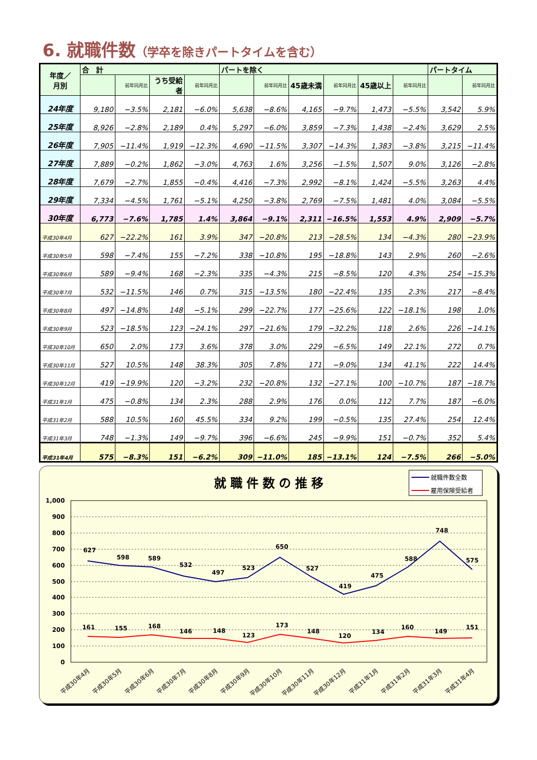6. 就職件数（学卒を除きパートタイムを含む）
| 年度／ 月別 | 合 計 | | | | パートを除く | | | | | | パートタイム | |
| --- | --- | --- | --- | --- | --- | --- | --- | --- | --- | --- | --- | --- |
| | | 前年同月比 | うち受給者 | 前年同月比 | | 前年同月比 | 45歳未満 | 前年同月比 | 45歳以上 | 前年同月比 | | 前年同月比 |
| 24年度 | 9,180 | −3.5% | 2,181 | −6.0% | 5,638 | −8.6% | 4,165 | −9.7% | 1,473 | −5.5% | 3,542 | 5.9% |
| 25年度 | 8,926 | −2.8% | 2,189 | 0.4% | 5,297 | −6.0% | 3,859 | −7.3% | 1,438 | −2.4% | 3,629 | 2.5% |
| 26年度 | 7,905 | −11.4% | 1,919 | −12.3% | 4,690 | −11.5% | 3,307 | −14.3% | 1,383 | −3.8% | 3,215 | −11.4% |
| 27年度 | 7,889 | −0.2% | 1,862 | −3.0% | 4,763 | 1.6% | 3,256 | −1.5% | 1,507 | 9.0% | 3,126 | −2.8% |
| 28年度 | 7,679 | −2.7% | 1,855 | −0.4% | 4,416 | −7.3% | 2,992 | −8.1% | 1,424 | −5.5% | 3,263 | 4.4% |
| 29年度 | 7,334 | −4.5% | 1,761 | −5.1% | 4,250 | −3.8% | 2,769 | −7.5% | 1,481 | 4.0% | 3,084 | −5.5% |
| 30年度 | 6,773 | −7.6% | 1,785 | 1.4% | 3,864 | −9.1% | 2,311 | −16.5% | 1,553 | 4.9% | 2,909 | −5.7% |
| 平成30年4月 | 627 | −22.2% | 161 | 3.9% | 347 | −20.8% | 213 | −28.5% | 134 | −4.3% | 280 | −23.9% |
| 平成30年5月 | 598 | −7.4% | 155 | −7.2% | 338 | −10.8% | 195 | −18.8% | 143 | 2.9% | 260 | −2.6% |
| 平成30年6月 | 589 | −9.4% | 168 | −2.3% | 335 | −4.3% | 215 | −8.5% | 120 | 4.3% | 254 | −15.3% |
| 平成30年7月 | 532 | −11.5% | 146 | 0.7% | 315 | −13.5% | 180 | −22.4% | 135 | 2.3% | 217 | −8.4% |
| 平成30年8月 | 497 | −14.8% | 148 | −5.1% | 299 | −22.7% | 177 | −25.6% | 122 | −18.1% | 198 | 1.0% |
| 平成30年9月 | 523 | −18.5% | 123 | −24.1% | 297 | −21.6% | 179 | −32.2% | 118 | 2.6% | 226 | −14.1% |
| 平成30年10月 | 650 | 2.0% | 173 | 3.6% | 378 | 3.0% | 229 | −6.5% | 149 | 22.1% | 272 | 0.7% |
| 平成30年11月 | 527 | 10.5% | 148 | 38.3% | 305 | 7.8% | 171 | −9.0% | 134 | 41.1% | 222 | 14.4% |
| 平成30年12月 | 419 | −19.9% | 120 | −3.2% | 232 | −20.8% | 132 | −27.1% | 100 | −10.7% | 187 | −18.7% |
| 平成31年1月 | 475 | −0.8% | 134 | 2.3% | 288 | 2.9% | 176 | 0.0% | 112 | 7.7% | 187 | −6.0% |
| 平成31年2月 | 588 | 10.5% | 160 | 45.5% | 334 | 9.2% | 199 | −0.5% | 135 | 27.4% | 254 | 12.4% |
| 平成31年3月 | 748 | −1.3% | 149 | −9.7% | 396 | −6.6% | 245 | −9.9% | 151 | −0.7% | 352 | 5.4% |
| 平成31年4月 | 575 | −8.3% | 151 | −6.2% | 309 | −11.0% | 185 | −13.1% | 124 | −7.5% | 266 | −5.0% |
就職件数の推移
就職件数全数
雇用保険受給者
1,000
900
800
700
600
500
400
300
200
100
0
627
598
589
532
497
523
650
527
419
475
588
748
575
161
155
168
146
148
123
173
148
120
134
160
149
151
平成30年4月
平成30年5月
平成30年6月
平成30年7月
平成30年8月
平成30年9月
平成30年10月
平成30年11月
平成30年12月
平成31年1月
平成31年2月
平成31年3月
平成31年4月